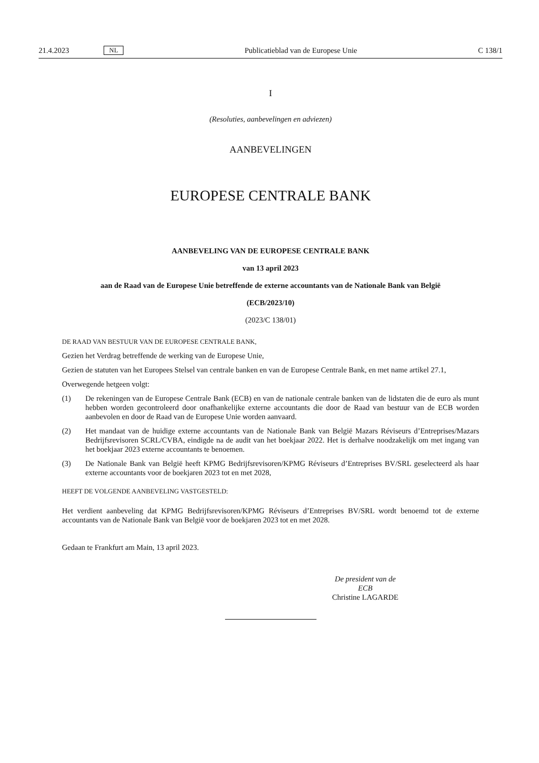21.4.2023 NL Publicatieblad van de Europese Unie C 138/1
I
(Resoluties, aanbevelingen en adviezen)
AANBEVELINGEN
EUROPESE CENTRALE BANK
AANBEVELING VAN DE EUROPESE CENTRALE BANK
van 13 april 2023
aan de Raad van de Europese Unie betreffende de externe accountants van de Nationale Bank van België
(ECB/2023/10)
(2023/C 138/01)
DE RAAD VAN BESTUUR VAN DE EUROPESE CENTRALE BANK,
Gezien het Verdrag betreffende de werking van de Europese Unie,
Gezien de statuten van het Europees Stelsel van centrale banken en van de Europese Centrale Bank, en met name artikel 27.1,
Overwegende hetgeen volgt:
(1) De rekeningen van de Europese Centrale Bank (ECB) en van de nationale centrale banken van de lidstaten die de euro als munt hebben worden gecontroleerd door onafhankelijke externe accountants die door de Raad van bestuur van de ECB worden aanbevolen en door de Raad van de Europese Unie worden aanvaard.
(2) Het mandaat van de huidige externe accountants van de Nationale Bank van België Mazars Réviseurs d’Entrepri­ses/Mazars Bedrijfsrevisoren SCRL/CVBA, eindigde na de audit van het boekjaar 2022. Het is derhalve noodzakelijk om met ingang van het boekjaar 2023 externe accountants te benoemen.
(3) De Nationale Bank van België heeft KPMG Bedrijfsrevisoren/KPMG Réviseurs d’Entreprises BV/SRL geselecteerd als haar externe accountants voor de boekjaren 2023 tot en met 2028,
HEEFT DE VOLGENDE AANBEVELING VASTGESTELD:
Het verdient aanbeveling dat KPMG Bedrijfsrevisoren/KPMG Réviseurs d’Entreprises BV/SRL wordt benoemd tot de externe accountants van de Nationale Bank van België voor de boekjaren 2023 tot en met 2028.
Gedaan te Frankfurt am Main, 13 april 2023.
De president van de ECB
Christine LAGARDE